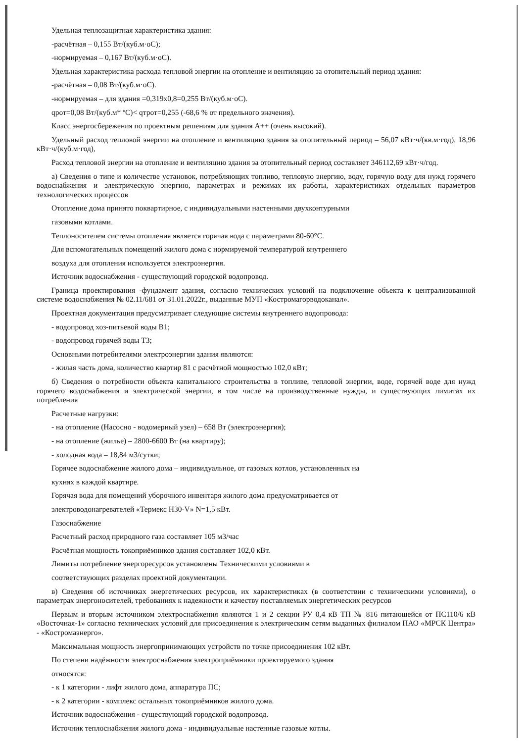Удельная теплозащитная характеристика здания:
-расчётная – 0,155 Вт/(куб.м·оС);
-нормируемая – 0,167 Вт/(куб.м·оС).
Удельная характеристика расхода тепловой энергии на отопление и вентиляцию за отопительный период здания:
-расчётная – 0,08 Вт/(куб.м·оС).
-нормируемая – для здания =0,319х0,8=0,255 Вт/(куб.м·оС).
qрот=0,08 Вт/(куб.м* ºС)< qтрот=0,255 (-68,6 % от предельного значения).
Класс энергосбережения по проектным решениям для здания А++ (очень высокий).
Удельный расход тепловой энергии на отопление и вентиляцию здания за отопительный период – 56,07 кВт·ч/(кв.м·год), 18,96 кВт·ч/(куб.м·год),
Расход тепловой энергии на отопление и вентиляцию здания за отопительный период составляет 346112,69 кВт·ч/год.
а) Сведения о типе и количестве установок, потребляющих топливо, тепловую энергию, воду, горячую воду для нужд горячего водоснабжения и электрическую энергию, параметрах и режимах их работы, характеристиках отдельных параметров технологических процессов
Отопление дома принято поквартирное, с индивидуальными настенными двухконтурными
газовыми котлами.
Теплоносителем системы отопления является горячая вода с параметрами 80-60°С.
Для вспомогательных помещений жилого дома с нормируемой температурой внутреннего
воздуха для отопления используется электроэнергия.
Источник водоснабжения - существующий городской водопровод.
Граница проектирования -фундамент здания, согласно технических условий на подключение объекта к централизованной системе водоснабжения № 02.11/681 от 31.01.2022г., выданные МУП «Костромагорводоканал».
Проектная документация предусматривает следующие системы внутреннего водопровода:
- водопровод хоз-питьевой воды В1;
- водопровод горячей воды Т3;
Основными потребителями электроэнергии здания являются:
- жилая часть дома, количество квартир 81 с расчётной мощностью 102,0 кВт;
б) Сведения о потребности объекта капитального строительства в топливе, тепловой энергии, воде, горячей воде для нужд горячего водоснабжения и электрической энергии, в том числе на производственные нужды, и существующих лимитах их потребления
Расчетные нагрузки:
- на отопление (Насосно - водомерный узел) – 658 Вт (электроэнергия);
- на отопление (жилье) – 2800-6600 Вт (на квартиру);
- холодная вода – 18,84 м3/сутки;
Горячее водоснабжение жилого дома – индивидуальное, от газовых котлов, установленных на
кухнях в каждой квартире.
Горячая вода для помещений уборочного инвентаря жилого дома предусматривается от
электроводонагревателей «Термекс Н30-V» N=1,5 кВт.
Газоснабжение
Расчетный расход природного газа составляет 105 м3/час
Расчётная мощность токоприёмников здания составляет 102,0 кВт.
Лимиты потребление энергоресурсов установлены Техническими условиями в
соответствующих разделах проектной документации.
в) Сведения об источниках энергетических ресурсов, их характеристиках (в соответствии с техническими условиями), о параметрах энергоносителей, требованиях к надежности и качеству поставляемых энергетических ресурсов
Первым и вторым источником электроснабжения являются 1 и 2 секции РУ 0,4 кВ ТП № 816 питающейся от ПС110/6 кВ «Восточная-1» согласно технических условий для присоединения к электрическим сетям выданных филиалом ПАО «МРСК Центра» - «Костромаэнерго».
Максимальная мощность энергопринимающих устройств по точке присоединения 102 кВт.
По степени надёжности электроснабжения электроприёмники проектируемого здания
относятся:
- к 1 категории - лифт жилого дома, аппаратура ПС;
- к 2 категории - комплекс остальных токоприёмников жилого дома.
Источник водоснабжения - существующий городской водопровод.
Источник теплоснабжения жилого дома - индивидуальные настенные газовые котлы.